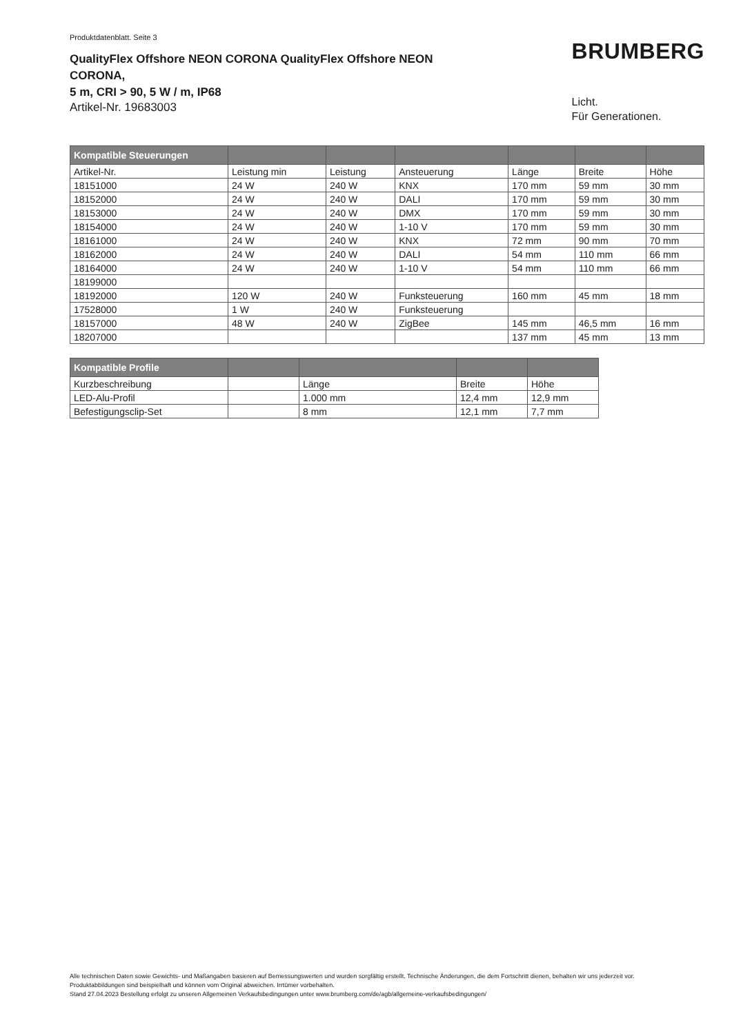Produktdatenblatt. Seite 3
QualityFlex Offshore NEON CORONA QualityFlex Offshore NEON CORONA,
5 m, CRI > 90, 5 W / m, IP68
Artikel-Nr. 19683003
BRUMBERG
Licht.
Für Generationen.
| Kompatible Steuerungen | | | | | | |
| --- | --- | --- | --- | --- | --- | --- |
| Artikel-Nr. | Leistung min | Leistung | Ansteuerung | Länge | Breite | Höhe |
| 18151000 | 24 W | 240 W | KNX | 170 mm | 59 mm | 30 mm |
| 18152000 | 24 W | 240 W | DALI | 170 mm | 59 mm | 30 mm |
| 18153000 | 24 W | 240 W | DMX | 170 mm | 59 mm | 30 mm |
| 18154000 | 24 W | 240 W | 1-10 V | 170 mm | 59 mm | 30 mm |
| 18161000 | 24 W | 240 W | KNX | 72 mm | 90 mm | 70 mm |
| 18162000 | 24 W | 240 W | DALI | 54 mm | 110 mm | 66 mm |
| 18164000 | 24 W | 240 W | 1-10 V | 54 mm | 110 mm | 66 mm |
| 18199000 | | | | | | |
| 18192000 | 120 W | 240 W | Funksteuerung | 160 mm | 45 mm | 18 mm |
| 17528000 | 1 W | 240 W | Funksteuerung | | | |
| 18157000 | 48 W | 240 W | ZigBee | 145 mm | 46,5 mm | 16 mm |
| 18207000 | | | | 137 mm | 45 mm | 13 mm |
| Kompatible Profile | | | | |
| --- | --- | --- | --- | --- |
| Kurzbeschreibung | | Länge | Breite | Höhe |
| LED-Alu-Profil | | 1.000 mm | 12,4 mm | 12,9 mm |
| Befestigungsclip-Set | | 8 mm | 12,1 mm | 7,7 mm |
Alle technischen Daten sowie Gewichts- und Maßangaben basieren auf Bemessungswerten und wurden sorgfältig erstellt. Technische Änderungen, die dem Fortschritt dienen, behalten wir uns jederzeit vor. Produktabbildungen sind beispielhaft und können vom Original abweichen. Irrtümer vorbehalten.
Stand 27.04.2023 Bestellung erfolgt zu unseren Allgemeinen Verkaufsbedingungen unter www.brumberg.com/de/agb/allgemeine-verkaufsbedingungen/